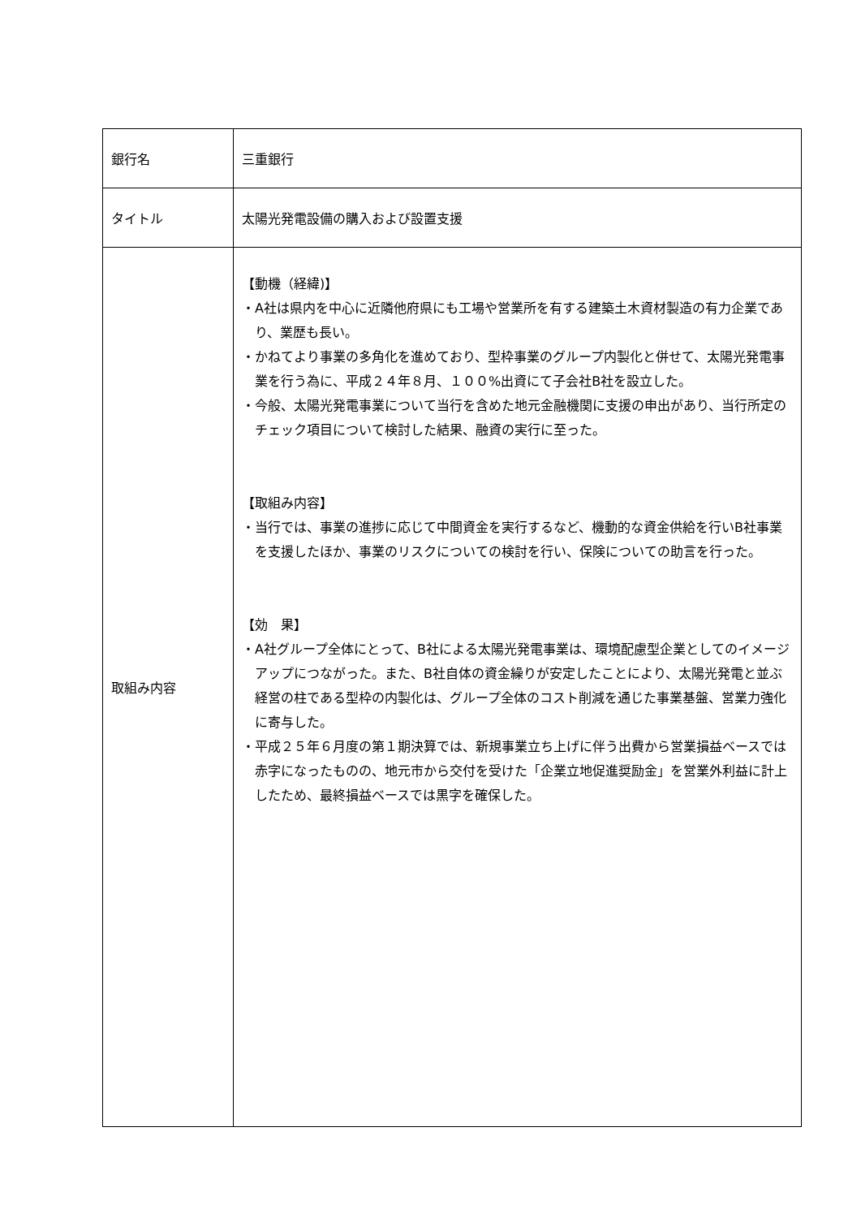| 銀行名 | 三重銀行 |
| タイトル | 太陽光発電設備の購入および設置支援 |
| 取組み内容 | 【動機（経緯)】 ・A社は県内を中心に近隣他府県にも工場や営業所を有する建築土木資材製造の有力企業であり、業歴も長い。 ・かねてより事業の多角化を進めており、型枠事業のグループ内製化と併せて、太陽光発電事業を行う為に、平成２４年８月、１００%出資にて子会社B社を設立した。 ・今般、太陽光発電事業について当行を含めた地元金融機関に支援の申出があり、当行所定のチェック項目について検討した結果、融資の実行に至った。 【取組み内容】 ・当行では、事業の進捗に応じて中間資金を実行するなど、機動的な資金供給を行いB社事業を支援したほか、事業のリスクについての検討を行い、保険についての助言を行った。 【効 果】 ・A社グループ全体にとって、B社による太陽光発電事業は、環境配慮型企業としてのイメージアップにつながった。また、B社自体の資金繰りが安定したことにより、太陽光発電と並ぶ経営の柱である型枠の内製化は、グループ全体のコスト削減を通じた事業基盤、営業力強化に寄与した。 ・平成２５年６月度の第１期決算では、新規事業立ち上げに伴う出費から営業損益ベースでは赤字になったものの、地元市から交付を受けた「企業立地促進奨励金」を営業外利益に計上したため、最終損益ベースでは黒字を確保した。 |